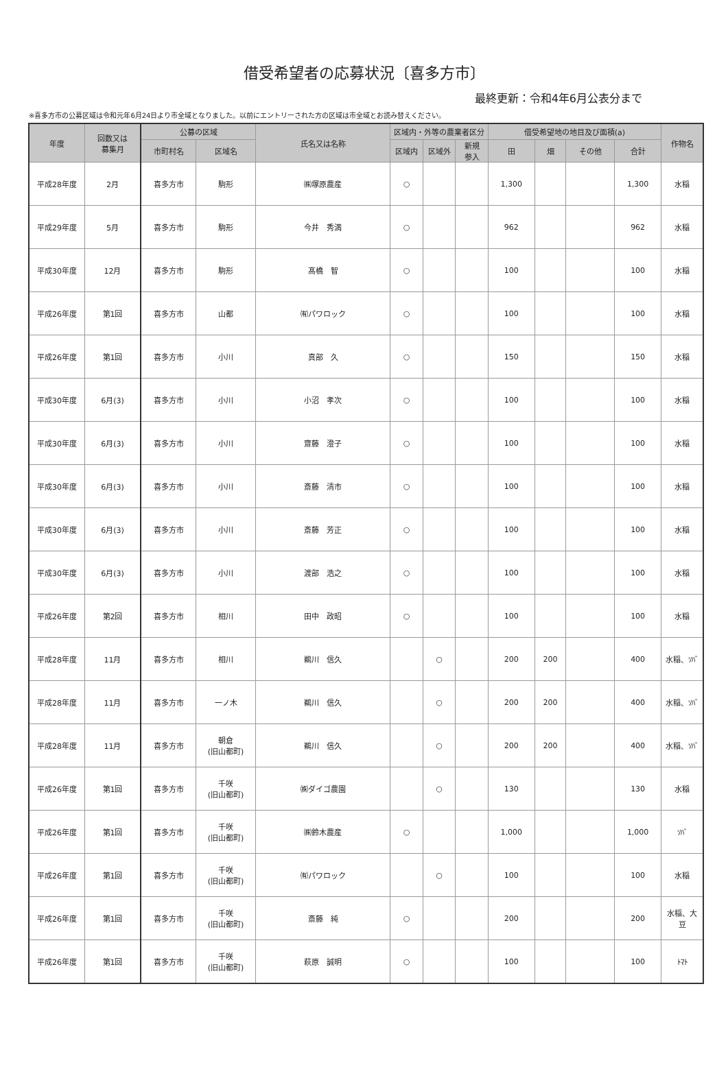借受希望者の応募状況〔喜多方市〕
最終更新：令和4年6月公表分まで
※喜多方市の公募区域は令和元年6月24日より市全域となりました。以前にエントリーされた方の区域は市全域とお読み替えください。
| 年度 | 回数又は 募集月 | 公募の区域 | | 氏名又は名称 | 区域内・外等の農業者区分 | | | 借受希望地の地目及び面積(a) | | | | 作物名 |
| --- | --- | --- | --- | --- | --- | --- | --- | --- | --- | --- | --- | --- |
| | | 市町村名 | 区域名 | | 区域内 | 区域外 | 新規 参入 | 田 | 畑 | その他 | 合計 | |
| 平成28年度 | 2月 | 喜多方市 | 駒形 | ㈱塚原農産 | ○ | | | 1,300 | | | 1,300 | 水稲 |
| 平成29年度 | 5月 | 喜多方市 | 駒形 | 今井 秀満 | ○ | | | 962 | | | 962 | 水稲 |
| 平成30年度 | 12月 | 喜多方市 | 駒形 | 髙橋 智 | ○ | | | 100 | | | 100 | 水稲 |
| 平成26年度 | 第1回 | 喜多方市 | 山都 | ㈲パワロック | ○ | | | 100 | | | 100 | 水稲 |
| 平成26年度 | 第1回 | 喜多方市 | 小川 | 真部 久 | ○ | | | 150 | | | 150 | 水稲 |
| 平成30年度 | 6月(3) | 喜多方市 | 小川 | 小沼 孝次 | ○ | | | 100 | | | 100 | 水稲 |
| 平成30年度 | 6月(3) | 喜多方市 | 小川 | 齋藤 澄子 | ○ | | | 100 | | | 100 | 水稲 |
| 平成30年度 | 6月(3) | 喜多方市 | 小川 | 斎藤 清市 | ○ | | | 100 | | | 100 | 水稲 |
| 平成30年度 | 6月(3) | 喜多方市 | 小川 | 斎藤 芳正 | ○ | | | 100 | | | 100 | 水稲 |
| 平成30年度 | 6月(3) | 喜多方市 | 小川 | 渡部 浩之 | ○ | | | 100 | | | 100 | 水稲 |
| 平成26年度 | 第2回 | 喜多方市 | 相川 | 田中 政昭 | ○ | | | 100 | | | 100 | 水稲 |
| 平成28年度 | 11月 | 喜多方市 | 相川 | 鵜川 信久 | | ○ | | 200 | 200 | | 400 | 水稲、ｿﾊﾞ |
| 平成28年度 | 11月 | 喜多方市 | 一ノ木 | 鵜川 信久 | | ○ | | 200 | 200 | | 400 | 水稲、ｿﾊﾞ |
| 平成28年度 | 11月 | 喜多方市 | 朝倉 (旧山都町) | 鵜川 信久 | | ○ | | 200 | 200 | | 400 | 水稲、ｿﾊﾞ |
| 平成26年度 | 第1回 | 喜多方市 | 千咲 (旧山都町) | ㈱ダイゴ農園 | | ○ | | 130 | | | 130 | 水稲 |
| 平成26年度 | 第1回 | 喜多方市 | 千咲 (旧山都町) | ㈱鈴木農産 | ○ | | | 1,000 | | | 1,000 | ｿﾊﾞ |
| 平成26年度 | 第1回 | 喜多方市 | 千咲 (旧山都町) | ㈲パワロック | | ○ | | 100 | | | 100 | 水稲 |
| 平成26年度 | 第1回 | 喜多方市 | 千咲 (旧山都町) | 斎藤 純 | ○ | | | 200 | | | 200 | 水稲、大 豆 |
| 平成26年度 | 第1回 | 喜多方市 | 千咲 (旧山都町) | 萩原 誠明 | ○ | | | 100 | | | 100 | ﾄﾏﾄ |